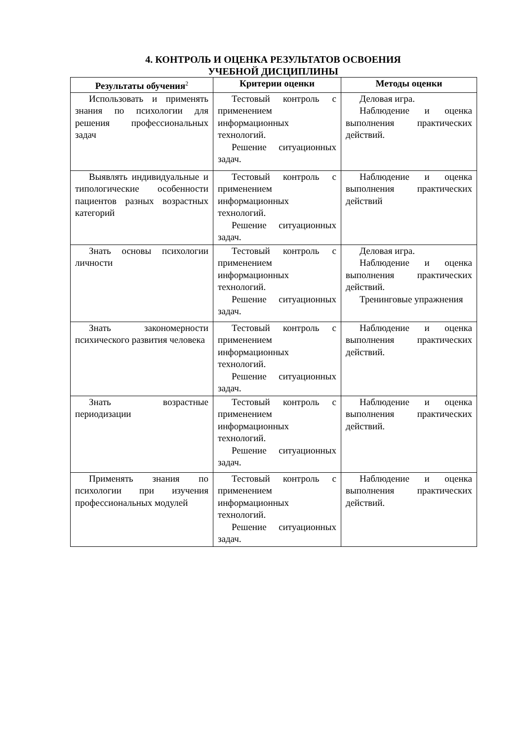4. КОНТРОЛЬ И ОЦЕНКА РЕЗУЛЬТАТОВ ОСВОЕНИЯ
УЧЕБНОЙ ДИСЦИПЛИНЫ
| Результаты обучения<sup>2</sup> | Критерии оценки | Методы оценки |
| --- | --- | --- |
| Использовать и применять знания по психологии для решения профессиональных задач | Тестовый контроль с применением информационных технологий. Решение ситуационных задач. | Деловая игра. Наблюдение и оценка выполнения практических действий. |
| Выявлять индивидуальные и типологические особенности пациентов разных возрастных категорий | Тестовый контроль с применением информационных технологий. Решение ситуационных задач. | Наблюдение и оценка выполнения практических действий |
| Знать основы психологии личности | Тестовый контроль с применением информационных технологий. Решение ситуационных задач. | Деловая игра. Наблюдение и оценка выполнения практических действий. Тренинговые упражнения |
| Знать закономерности психического развития человека | Тестовый контроль с применением информационных технологий. Решение ситуационных задач. | Наблюдение и оценка выполнения практических действий. |
| Знать возрастные периодизации | Тестовый контроль с применением информационных технологий. Решение ситуационных задач. | Наблюдение и оценка выполнения практических действий. |
| Применять знания по психологии при изучения профессиональных модулей | Тестовый контроль с применением информационных технологий. Решение ситуационных задач. | Наблюдение и оценка выполнения практических действий. |